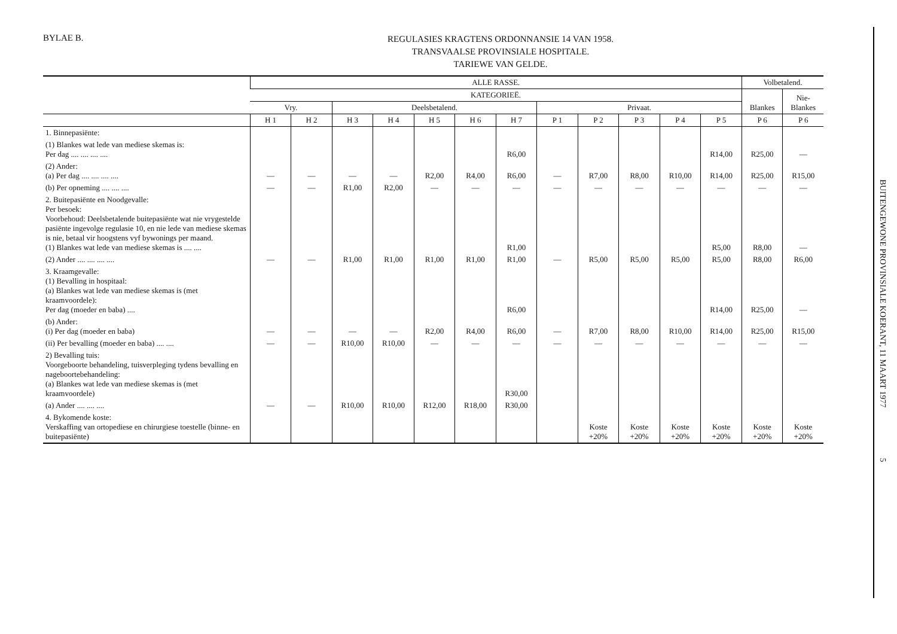BYLAE B.
REGULASIES KRAGTENS ORDONNANSIE 14 VAN 1958.
TRANSVAALSE PROVINSIALE HOSPITALE.
TARIEWE VAN GELDE.
| | ALLE RASSE. | | | | | | | | | | | | Volbetalend. | |
| --- | --- | --- | --- | --- | --- | --- | --- | --- | --- | --- | --- | --- | --- | --- |
| | KATEGORIEË. | | | | | | | | | | | | Blankes | Nie-Blankes |
| | Vry. | | Deelsbetalend. | | | | | Privaat. | | | | | | |
| | H 1 | H 2 | H 3 | H 4 | H 5 | H 6 | H 7 | P 1 | P 2 | P 3 | P 4 | P 5 | P 6 | P 6 |
| 1. Binnepasiënte: | | | | | | | | | | | | | | |
| (1) Blankes wat lede van mediese skemas is: Per dag .... .... .... .... | | | | | | | R6,00 | | | | | R14,00 | R25,00 | — |
| (2) Ander: (a) Per dag .... .... .... .... | — | — | — | — | R2,00 | R4,00 | R6,00 | — | R7,00 | R8,00 | R10,00 | R14,00 | R25,00 | R15,00 |
| (b) Per opneming .... .... .... | — | — | R1,00 | R2,00 | — | — | — | — | — | — | — | — | — | — |
| 2. Buitepasiënte en Noodgevalle: Per besoek: Voorbehoud: Deelsbetalende buitepasiënte wat nie vrygestelde pasiënte ingevolge regulasie 10, en nie lede van mediese skemas is nie, betaal vir hoogstens vyf bywonings per maand. (1) Blankes wat lede van mediese skemas is .... .... | | | | | | | R1,00 | | | | | R5,00 | R8,00 | — |
| (2) Ander .... .... .... .... | — | — | R1,00 | R1,00 | R1,00 | R1,00 | R1,00 | — | R5,00 | R5,00 | R5,00 | R5,00 | R8,00 | R6,00 |
| 3. Kraamgevalle: (1) Bevalling in hospitaal: (a) Blankes wat lede van mediese skemas is (met kraamvoordele): Per dag (moeder en baba) .... | | | | | | | R6,00 | | | | | R14,00 | R25,00 | — |
| (b) Ander: (i) Per dag (moeder en baba) | — | — | — | — | R2,00 | R4,00 | R6,00 | — | R7,00 | R8,00 | R10,00 | R14,00 | R25,00 | R15,00 |
| (ii) Per bevalling (moeder en baba) .... .... | — | — | R10,00 | R10,00 | — | — | — | — | — | — | — | — | — | — |
| 2) Bevalling tuis: Voorgeboorte behandeling, tuisverpleging tydens bevalling en nageboortebehandeling: (a) Blankes wat lede van mediese skemas is (met kraamvoordele) | | | | | | | R30,00 | | | | | | | |
| (a) Ander .... .... .... | — | — | R10,00 | R10,00 | R12,00 | R18,00 | R30,00 | | | | | | | |
| 4. Bykomende koste: Verskaffing van ortopediese en chirurgiese toestelle (binne- en buitepasiënte) | | | | | | | | | Koste +20% | Koste +20% | Koste +20% | Koste +20% | Koste +20% | Koste +20% |
BUITENGEWONE PROVINSIALE KOERANT, 11 MAART 1977 5